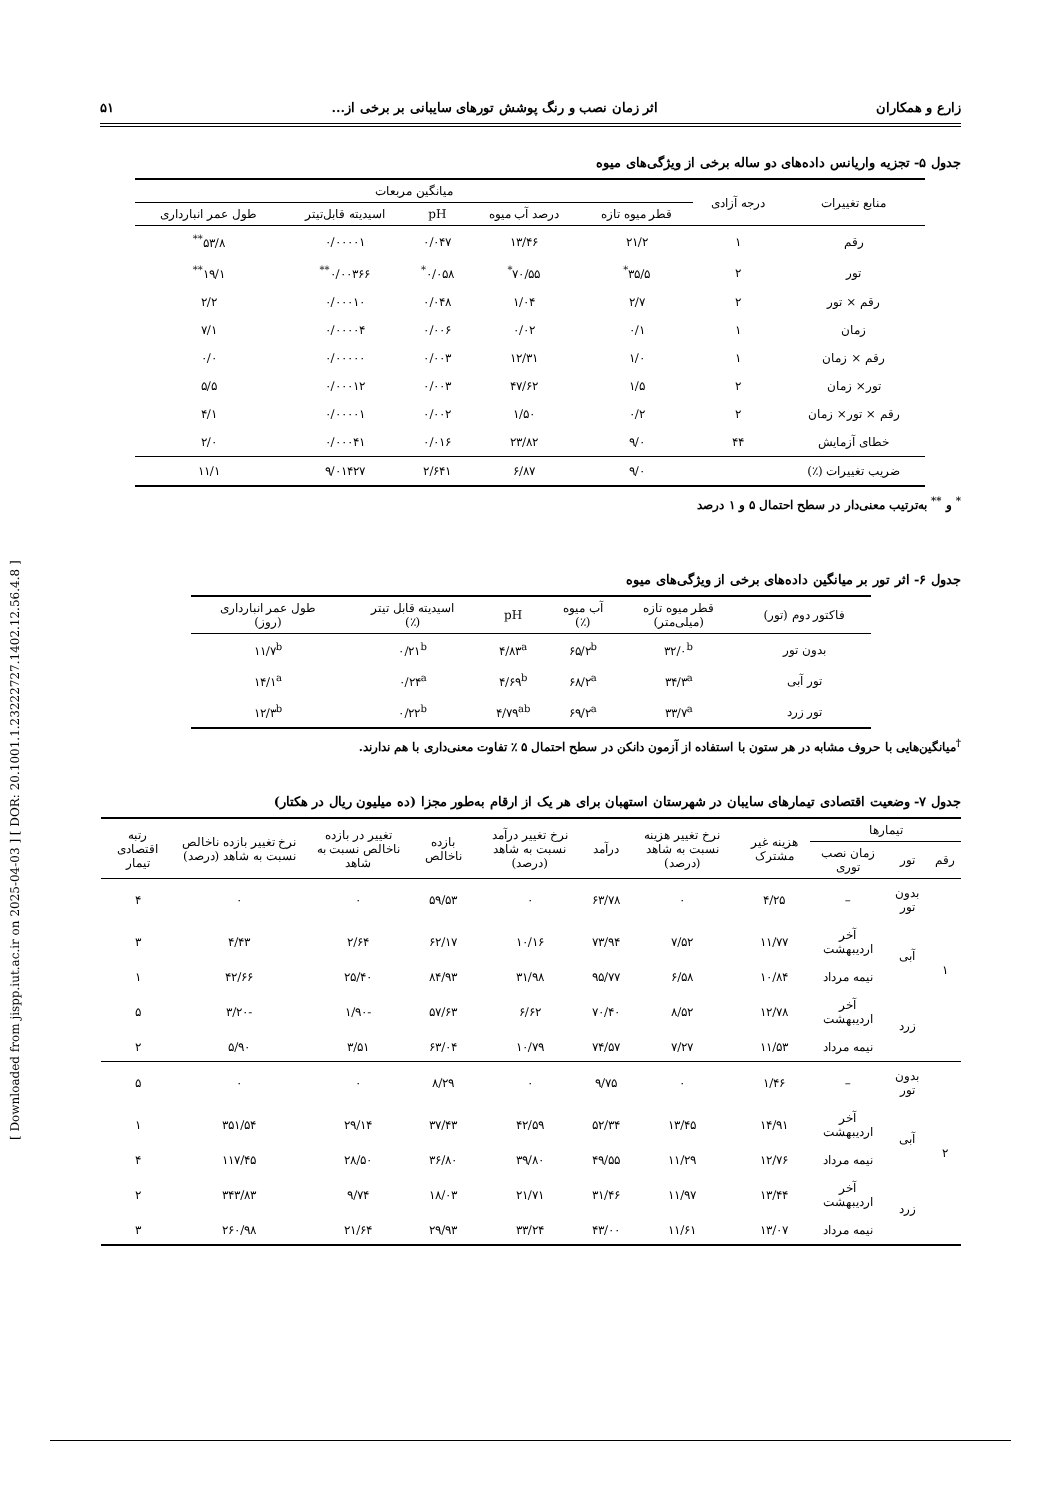[ Downloaded from jispp.iut.ac.ir on 2025-04-03 ] [ DOR: 20.1001.1.23222727.1402.12.56.4.8 ]
زارع و همکاران اثر زمان نصب و رنگ پوشش تورهای سایبانی بر برخی از... ۵۱
جدول ۵- تجزیه واریانس داده‌های دو ساله برخی از ویژگی‌های میوه
| منابع تغییرات | درجه آزادی | میانگین مربعات | | | | |
| --- | --- | --- | --- | --- | --- | --- |
| | | قطر میوه تازه | درصد آب میوه | pH | اسیدیته قابل‌تیتر | طول عمر انبارداری |
| رقم | ۱ | ۲۱/۲ | ۱۳/۴۶ | ۰/۰۴۷ | ۰/۰۰۰۰۱ | ۵۳/۸<sup>**</sup> |
| تور | ۲ | ۳۵/۵<sup>*</sup> | ۷۰/۵۵<sup>*</sup> | ۰/۰۵۸<sup>*</sup> | ۰/۰۰۳۶۶<sup>**</sup> | ۱۹/۱<sup>**</sup> |
| رقم × تور | ۲ | ۲/۷ | ۱/۰۴ | ۰/۰۴۸ | ۰/۰۰۰۱۰ | ۲/۲ |
| زمان | ۱ | ۰/۱ | ۰/۰۲ | ۰/۰۰۶ | ۰/۰۰۰۰۴ | ۷/۱ |
| رقم × زمان | ۱ | ۱/۰ | ۱۲/۳۱ | ۰/۰۰۳ | ۰/۰۰۰۰۰ | ۰/۰ |
| تور× زمان | ۲ | ۱/۵ | ۴۷/۶۲ | ۰/۰۰۳ | ۰/۰۰۰۱۲ | ۵/۵ |
| رقم × تور× زمان | ۲ | ۰/۲ | ۱/۵۰ | ۰/۰۰۲ | ۰/۰۰۰۰۱ | ۴/۱ |
| خطای آزمایش | ۴۴ | ۹/۰ | ۲۳/۸۲ | ۰/۰۱۶ | ۰/۰۰۰۴۱ | ۲/۰ |
| ضریب تغییرات (٪) | | ۹/۰ | ۶/۸۷ | ۲/۶۴۱ | ۹/۰۱۴۲۷ | ۱۱/۱ |
<sup>*</sup> و <sup>**</sup> به‌ترتیب معنی‌دار در سطح احتمال ۵ و ۱ درصد
جدول ۶- اثر تور بر میانگین داده‌های برخی از ویژگی‌های میوه
| فاکتور دوم (تور) | قطر میوه تازه (میلی‌متر) | آب میوه (٪) | pH | اسیدیته قابل تیتر (٪) | طول عمر انبارداری (روز) |
| --- | --- | --- | --- | --- | --- |
| بدون تور | ۳۲/۰<sup>b</sup> | ۶۵/۲<sup>b</sup> | ۴/۸۳<sup>a</sup> | ۰/۲۱<sup>b</sup> | ۱۱/۷<sup>b</sup> |
| تور آبی | ۳۴/۳<sup>a</sup> | ۶۸/۲<sup>a</sup> | ۴/۶۹<sup>b</sup> | ۰/۲۴<sup>a</sup> | ۱۴/۱<sup>a</sup> |
| تور زرد | ۳۳/۷<sup>a</sup> | ۶۹/۲<sup>a</sup> | ۴/۷۹<sup>ab</sup> | ۰/۲۲<sup>b</sup> | ۱۲/۳<sup>b</sup> |
<sup>†</sup> میانگین‌هایی با حروف مشابه در هر ستون با استفاده از آزمون دانکن در سطح احتمال ۵ ٪ تفاوت معنی‌داری با هم ندارند.
جدول ۷- وضعیت اقتصادی تیمارهای سایبان در شهرستان استهبان برای هر یک از ارقام به‌طور مجزا (ده میلیون ریال در هکتار)
| تیمارها | | | هزینه غیر مشترک | نرخ تغییر هزینه نسبت به شاهد (درصد) | درآمد | نرخ تغییر درآمد نسبت به شاهد (درصد) | بازده ناخالص | تغییر در بازده ناخالص نسبت به شاهد | نرخ تغییر بازده ناخالص نسبت به شاهد (درصد) | رتبه اقتصادی تیمار |
| --- | --- | --- | --- | --- | --- | --- | --- | --- | --- | --- |
| رقم | تور | زمان نصب توری | | | | | | | | |
| ۱ | بدون تور | – | ۴/۲۵ | ۰ | ۶۳/۷۸ | ۰ | ۵۹/۵۳ | ۰ | ۰ | ۴ |
| | آبی | آخر اردیبهشت | ۱۱/۷۷ | ۷/۵۲ | ۷۳/۹۴ | ۱۰/۱۶ | ۶۲/۱۷ | ۲/۶۴ | ۴/۴۳ | ۳ |
| | | نیمه مرداد | ۱۰/۸۴ | ۶/۵۸ | ۹۵/۷۷ | ۳۱/۹۸ | ۸۴/۹۳ | ۲۵/۴۰ | ۴۲/۶۶ | ۱ |
| | زرد | آخر اردیبهشت | ۱۲/۷۸ | ۸/۵۲ | ۷۰/۴۰ | ۶/۶۲ | ۵۷/۶۳ | -۱/۹۰ | -۳/۲۰ | ۵ |
| | | نیمه مرداد | ۱۱/۵۳ | ۷/۲۷ | ۷۴/۵۷ | ۱۰/۷۹ | ۶۳/۰۴ | ۳/۵۱ | ۵/۹۰ | ۲ |
| ۲ | بدون تور | – | ۱/۴۶ | ۰ | ۹/۷۵ | ۰ | ۸/۲۹ | ۰ | ۰ | ۵ |
| | آبی | آخر اردیبهشت | ۱۴/۹۱ | ۱۳/۴۵ | ۵۲/۳۴ | ۴۲/۵۹ | ۳۷/۴۳ | ۲۹/۱۴ | ۳۵۱/۵۴ | ۱ |
| | | نیمه مرداد | ۱۲/۷۶ | ۱۱/۲۹ | ۴۹/۵۵ | ۳۹/۸۰ | ۳۶/۸۰ | ۲۸/۵۰ | ۱۱۷/۴۵ | ۴ |
| | زرد | آخر اردیبهشت | ۱۳/۴۴ | ۱۱/۹۷ | ۳۱/۴۶ | ۲۱/۷۱ | ۱۸/۰۳ | ۹/۷۴ | ۳۴۳/۸۳ | ۲ |
| | | نیمه مرداد | ۱۳/۰۷ | ۱۱/۶۱ | ۴۳/۰۰ | ۳۳/۲۴ | ۲۹/۹۳ | ۲۱/۶۴ | ۲۶۰/۹۸ | ۳ |